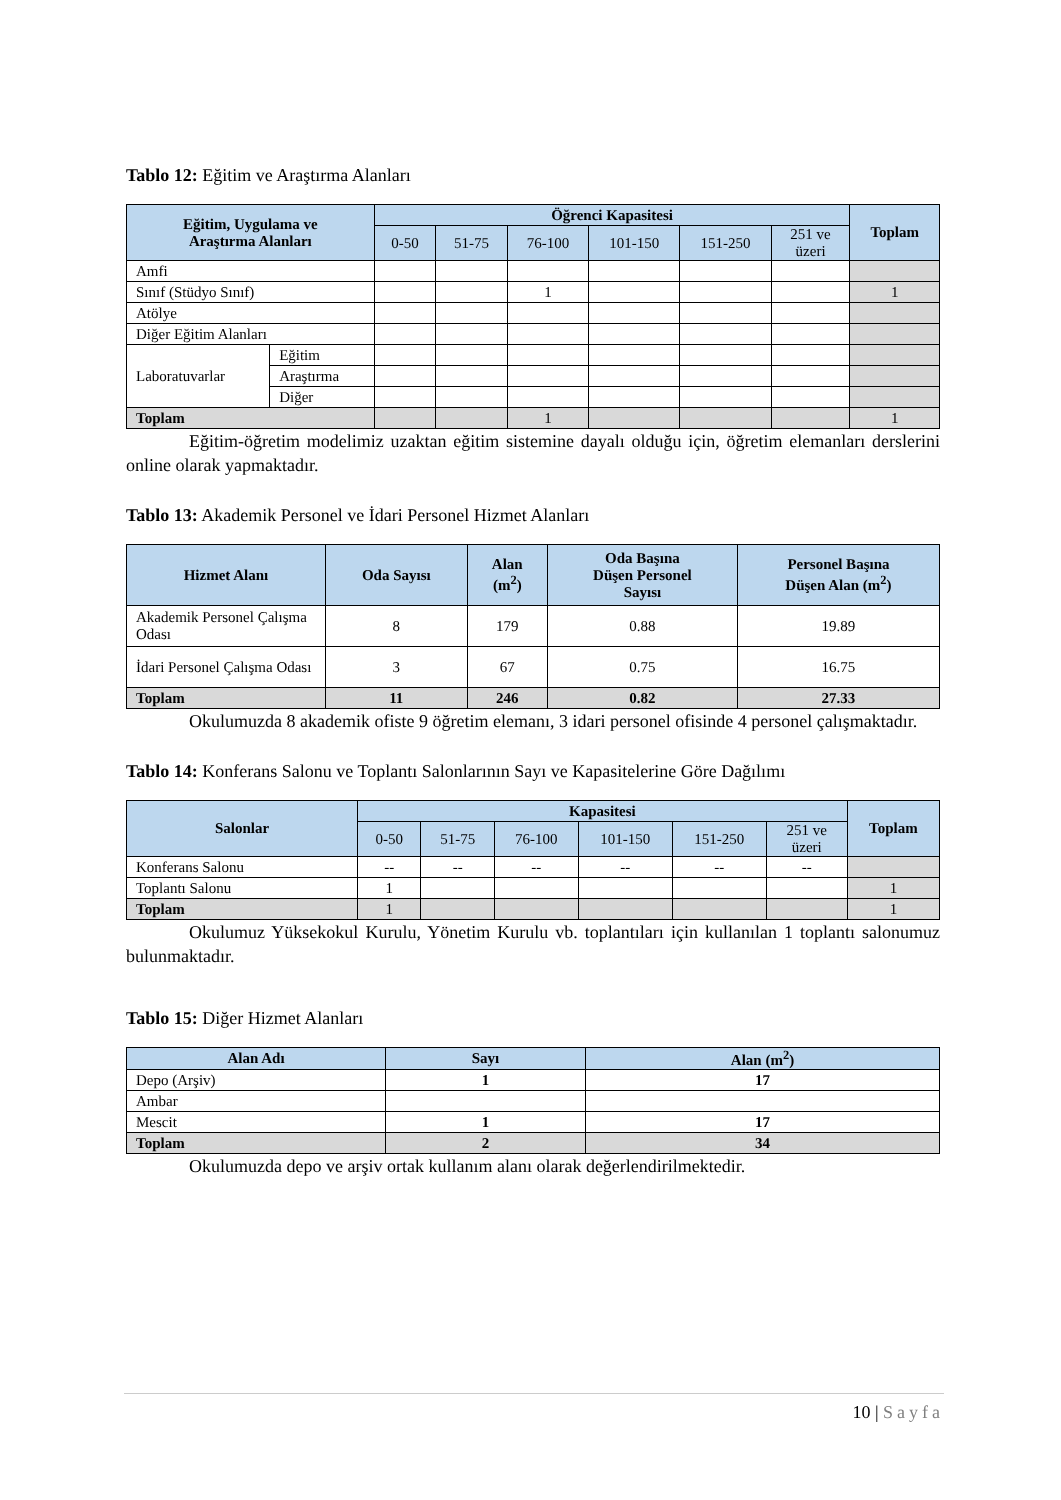Tablo 12: Eğitim ve Araştırma Alanları
| Eğitim, Uygulama ve Araştırma Alanları | | Öğrenci Kapasitesi | | | | | | Toplam |
| --- | --- | --- | --- | --- | --- | --- | --- | --- |
| | | 0-50 | 51-75 | 76-100 | 101-150 | 151-250 | 251 ve üzeri | |
| Amfi | | | | | | | | |
| Sınıf (Stüdyo Sınıf) | | | | 1 | | | | 1 |
| Atölye | | | | | | | | |
| Diğer Eğitim Alanları | | | | | | | | |
| Laboratuvarlar | Eğitim | | | | | | | |
| | Araştırma | | | | | | | |
| | Diğer | | | | | | | |
| Toplam | | | | 1 | | | | 1 |
Eğitim-öğretim modelimiz uzaktan eğitim sistemine dayalı olduğu için, öğretim elemanları derslerini online olarak yapmaktadır.
Tablo 13: Akademik Personel ve İdari Personel Hizmet Alanları
| Hizmet Alanı | Oda Sayısı | Alan (m<sup>2</sup>) | Oda Başına Düşen Personel Sayısı | Personel Başına Düşen Alan (m<sup>2</sup>) |
| --- | --- | --- | --- | --- |
| Akademik Personel Çalışma Odası | 8 | 179 | 0.88 | 19.89 |
| İdari Personel Çalışma Odası | 3 | 67 | 0.75 | 16.75 |
| Toplam | 11 | 246 | 0.82 | 27.33 |
Okulumuzda 8 akademik ofiste 9 öğretim elemanı, 3 idari personel ofisinde 4 personel çalışmaktadır.
Tablo 14: Konferans Salonu ve Toplantı Salonlarının Sayı ve Kapasitelerine Göre Dağılımı
| Salonlar | Kapasitesi | | | | | | Toplam |
| --- | --- | --- | --- | --- | --- | --- | --- |
| | 0-50 | 51-75 | 76-100 | 101-150 | 151-250 | 251 ve üzeri | |
| Konferans Salonu | -- | -- | -- | -- | -- | -- | |
| Toplantı Salonu | 1 | | | | | | 1 |
| Toplam | 1 | | | | | | 1 |
Okulumuz Yüksekokul Kurulu, Yönetim Kurulu vb. toplantıları için kullanılan 1 toplantı salonumuz bulunmaktadır.
Tablo 15: Diğer Hizmet Alanları
| Alan Adı | Sayı | Alan (m<sup>2</sup>) |
| --- | --- | --- |
| Depo (Arşiv) | 1 | 17 |
| Ambar | | |
| Mescit | 1 | 17 |
| Toplam | 2 | 34 |
Okulumuzda depo ve arşiv ortak kullanım alanı olarak değerlendirilmektedir.
10 | Sayfa